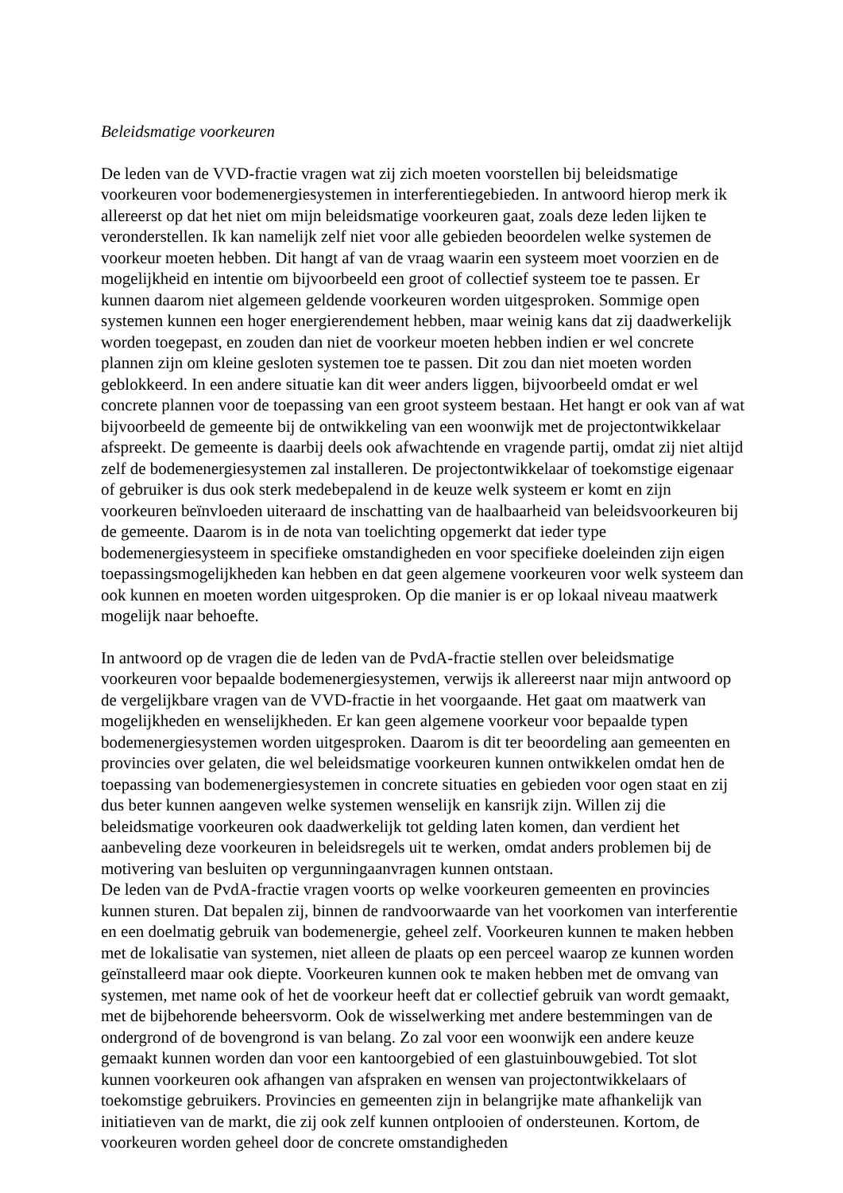Beleidsmatige voorkeuren
De leden van de VVD-fractie vragen wat zij zich moeten voorstellen bij beleidsmatige voorkeuren voor bodemenergiesystemen in interferentiegebieden. In antwoord hierop merk ik allereerst op dat het niet om mijn beleidsmatige voorkeuren gaat, zoals deze leden lijken te veronderstellen. Ik kan namelijk zelf niet voor alle gebieden beoordelen welke systemen de voorkeur moeten hebben. Dit hangt af van de vraag waarin een systeem moet voorzien en de mogelijkheid en intentie om bijvoorbeeld een groot of collectief systeem toe te passen. Er kunnen daarom niet algemeen geldende voorkeuren worden uitgesproken. Sommige open systemen kunnen een hoger energierendement hebben, maar weinig kans dat zij daadwerkelijk worden toegepast, en zouden dan niet de voorkeur moeten hebben indien er wel concrete plannen zijn om kleine gesloten systemen toe te passen. Dit zou dan niet moeten worden geblokkeerd. In een andere situatie kan dit weer anders liggen, bijvoorbeeld omdat er wel concrete plannen voor de toepassing van een groot systeem bestaan. Het hangt er ook van af wat bijvoorbeeld de gemeente bij de ontwikkeling van een woonwijk met de projectontwikkelaar afspreekt. De gemeente is daarbij deels ook afwachtende en vragende partij, omdat zij niet altijd zelf de bodemenergiesystemen zal installeren. De projectontwikkelaar of toekomstige eigenaar of gebruiker is dus ook sterk medebepalend in de keuze welk systeem er komt en zijn voorkeuren beïnvloeden uiteraard de inschatting van de haalbaarheid van beleidsvoorkeuren bij de gemeente. Daarom is in de nota van toelichting opgemerkt dat ieder type bodemenergiesysteem in specifieke omstandigheden en voor specifieke doeleinden zijn eigen toepassingsmogelijkheden kan hebben en dat geen algemene voorkeuren voor welk systeem dan ook kunnen en moeten worden uitgesproken. Op die manier is er op lokaal niveau maatwerk mogelijk naar behoefte.
In antwoord op de vragen die de leden van de PvdA-fractie stellen over beleidsmatige voorkeuren voor bepaalde bodemenergiesystemen, verwijs ik allereerst naar mijn antwoord op de vergelijkbare vragen van de VVD-fractie in het voorgaande. Het gaat om maatwerk van mogelijkheden en wenselijkheden. Er kan geen algemene voorkeur voor bepaalde typen bodemenergiesystemen worden uitgesproken. Daarom is dit ter beoordeling aan gemeenten en provincies over gelaten, die wel beleidsmatige voorkeuren kunnen ontwikkelen omdat hen de toepassing van bodemenergiesystemen in concrete situaties en gebieden voor ogen staat en zij dus beter kunnen aangeven welke systemen wenselijk en kansrijk zijn. Willen zij die beleidsmatige voorkeuren ook daadwerkelijk tot gelding laten komen, dan verdient het aanbeveling deze voorkeuren in beleidsregels uit te werken, omdat anders problemen bij de motivering van besluiten op vergunningaanvragen kunnen ontstaan.
De leden van de PvdA-fractie vragen voorts op welke voorkeuren gemeenten en provincies kunnen sturen. Dat bepalen zij, binnen de randvoorwaarde van het voorkomen van interferentie en een doelmatig gebruik van bodemenergie, geheel zelf. Voorkeuren kunnen te maken hebben met de lokalisatie van systemen, niet alleen de plaats op een perceel waarop ze kunnen worden geïnstalleerd maar ook diepte. Voorkeuren kunnen ook te maken hebben met de omvang van systemen, met name ook of het de voorkeur heeft dat er collectief gebruik van wordt gemaakt, met de bijbehorende beheersvorm. Ook de wisselwerking met andere bestemmingen van de ondergrond of de bovengrond is van belang. Zo zal voor een woonwijk een andere keuze gemaakt kunnen worden dan voor een kantoorgebied of een glastuinbouwgebied. Tot slot kunnen voorkeuren ook afhangen van afspraken en wensen van projectontwikkelaars of toekomstige gebruikers. Provincies en gemeenten zijn in belangrijke mate afhankelijk van initiatieven van de markt, die zij ook zelf kunnen ontplooien of ondersteunen. Kortom, de voorkeuren worden geheel door de concrete omstandigheden